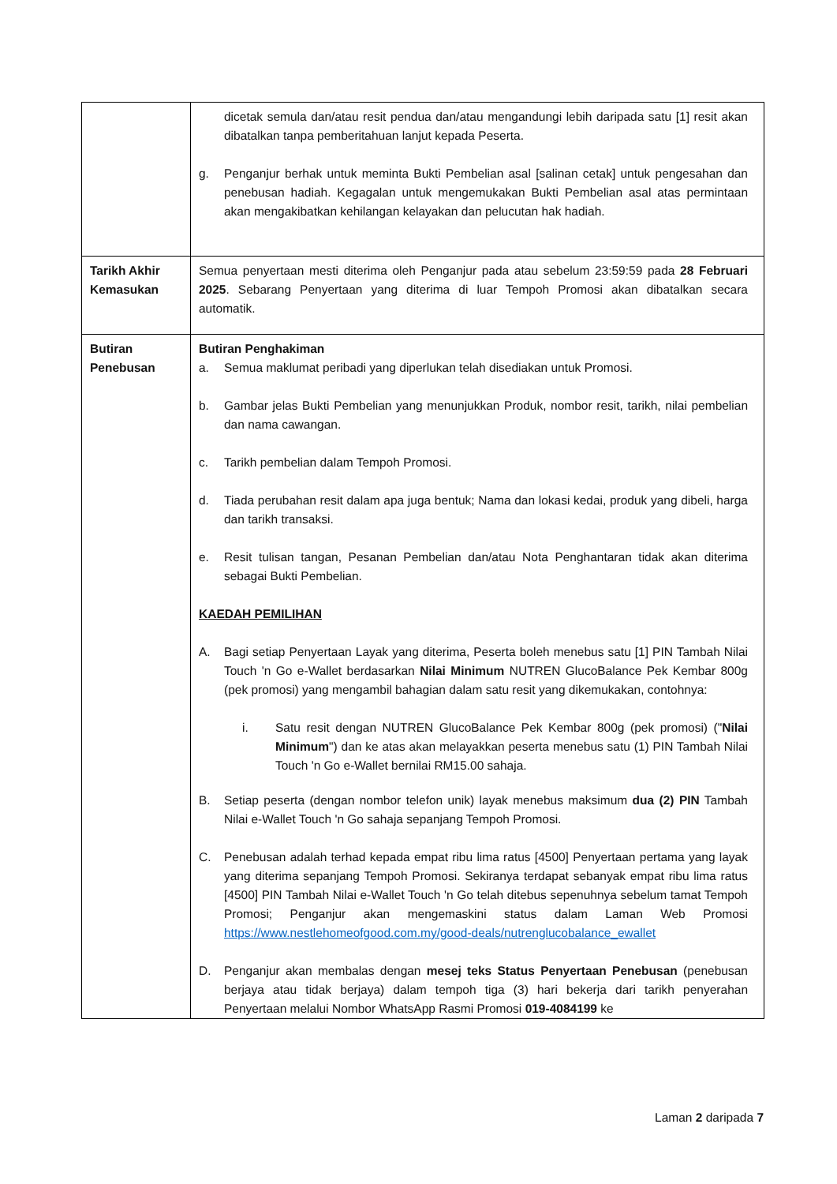| | dicetak semula dan/atau resit pendua dan/atau mengandungi lebih daripada satu [1] resit akan dibatalkan tanpa pemberitahuan lanjut kepada Peserta. g. Penganjur berhak untuk meminta Bukti Pembelian asal [salinan cetak] untuk pengesahan dan penebusan hadiah. Kegagalan untuk mengemukakan Bukti Pembelian asal atas permintaan akan mengakibatkan kehilangan kelayakan dan pelucutan hak hadiah. |
| Tarikh Akhir Kemasukan | Semua penyertaan mesti diterima oleh Penganjur pada atau sebelum 23:59:59 pada 28 Februari 2025 . Sebarang Penyertaan yang diterima di luar Tempoh Promosi akan dibatalkan secara automatik. |
| Butiran Penebusan | Butiran Penghakiman a. Semua maklumat peribadi yang diperlukan telah disediakan untuk Promosi. b. Gambar jelas Bukti Pembelian yang menunjukkan Produk, nombor resit, tarikh, nilai pembelian dan nama cawangan. c. Tarikh pembelian dalam Tempoh Promosi. d. Tiada perubahan resit dalam apa juga bentuk; Nama dan lokasi kedai, produk yang dibeli, harga dan tarikh transaksi. e. Resit tulisan tangan, Pesanan Pembelian dan/atau Nota Penghantaran tidak akan diterima sebagai Bukti Pembelian. KAEDAH PEMILIHAN A. Bagi setiap Penyertaan Layak yang diterima, Peserta boleh menebus satu [1] PIN Tambah Nilai Touch 'n Go e-Wallet berdasarkan Nilai Minimum NUTREN GlucoBalance Pek Kembar 800g (pek promosi) yang mengambil bahagian dalam satu resit yang dikemukakan, contohnya: i. Satu resit dengan NUTREN GlucoBalance Pek Kembar 800g (pek promosi) (" Nilai Minimum ") dan ke atas akan melayakkan peserta menebus satu (1) PIN Tambah Nilai Touch 'n Go e-Wallet bernilai RM15.00 sahaja. B. Setiap peserta (dengan nombor telefon unik) layak menebus maksimum dua (2) PIN Tambah Nilai e-Wallet Touch 'n Go sahaja sepanjang Tempoh Promosi. C. Penebusan adalah terhad kepada empat ribu lima ratus [4500] Penyertaan pertama yang layak yang diterima sepanjang Tempoh Promosi. Sekiranya terdapat sebanyak empat ribu lima ratus [4500] PIN Tambah Nilai e-Wallet Touch 'n Go telah ditebus sepenuhnya sebelum tamat Tempoh Promosi; Penganjur akan mengemaskini status dalam Laman Web Promosi https://www.nestlehomeofgood.com.my/good-deals/nutrenglucobalance_ewallet D. Penganjur akan membalas dengan mesej teks Status Penyertaan Penebusan (penebusan berjaya atau tidak berjaya) dalam tempoh tiga (3) hari bekerja dari tarikh penyerahan Penyertaan melalui Nombor WhatsApp Rasmi Promosi 019-4084199 ke |
Laman 2 daripada 7